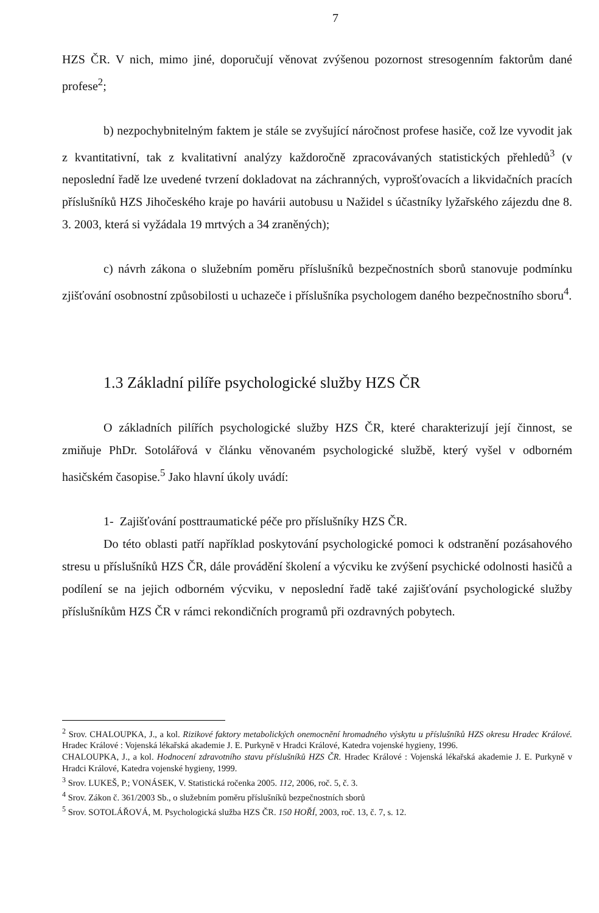7
HZS ČR. V nich, mimo jiné, doporučují věnovat zvýšenou pozornost stresogenním faktorům dané profese<sup>2</sup>;
b) nezpochybnitelným faktem je stále se zvyšující náročnost profese hasiče, což lze vyvodit jak z kvantitativní, tak z kvalitativní analýzy každoročně zpracovávaných statistických přehledů<sup>3</sup> (v neposlední řadě lze uvedené tvrzení dokladovat na záchranných, vyprošťovacích a likvidačních pracích příslušníků HZS Jihočeského kraje po havárii autobusu u Nažidel s účastníky lyžařského zájezdu dne 8. 3. 2003, která si vyžádala 19 mrtvých a 34 zraněných);
c) návrh zákona o služebním poměru příslušníků bezpečnostních sborů stanovuje podmínku zjišťování osobnostní způsobilosti u uchazeče i příslušníka psychologem daného bezpečnostního sboru<sup>4</sup>.
1.3 Základní pilíře psychologické služby HZS ČR
O základních pilířích psychologické služby HZS ČR, které charakterizují její činnost, se zmiňuje PhDr. Sotolářová v článku věnovaném psychologické službě, který vyšel v odborném hasičském časopise.<sup>5</sup> Jako hlavní úkoly uvádí:
1- Zajišťování posttraumatické péče pro příslušníky HZS ČR.
Do této oblasti patří například poskytování psychologické pomoci k odstranění pozásahového stresu u příslušníků HZS ČR, dále provádění školení a výcviku ke zvýšení psychické odolnosti hasičů a podílení se na jejich odborném výcviku, v neposlední řadě také zajišťování psychologické služby příslušníkům HZS ČR v rámci rekondičních programů při ozdravných pobytech.
<sup>2</sup> Srov. CHALOUPKA, J., a kol. Rizikové faktory metabolických onemocnění hromadného výskytu u příslušníků HZS okresu Hradec Králové. Hradec Králové : Vojenská lékařská akademie J. E. Purkyně v Hradci Králové, Katedra vojenské hygieny, 1996.
CHALOUPKA, J., a kol. Hodnocení zdravotního stavu příslušníků HZS ČR. Hradec Králové : Vojenská lékařská akademie J. E. Purkyně v Hradci Králové, Katedra vojenské hygieny, 1999.
<sup>3</sup> Srov. LUKEŠ, P.; VONÁSEK, V. Statistická ročenka 2005. 112, 2006, roč. 5, č. 3.
<sup>4</sup> Srov. Zákon č. 361/2003 Sb., o služebním poměru příslušníků bezpečnostních sborů
<sup>5</sup> Srov. SOTOLÁŘOVÁ, M. Psychologická služba HZS ČR. 150 HOŘÍ, 2003, roč. 13, č. 7, s. 12.